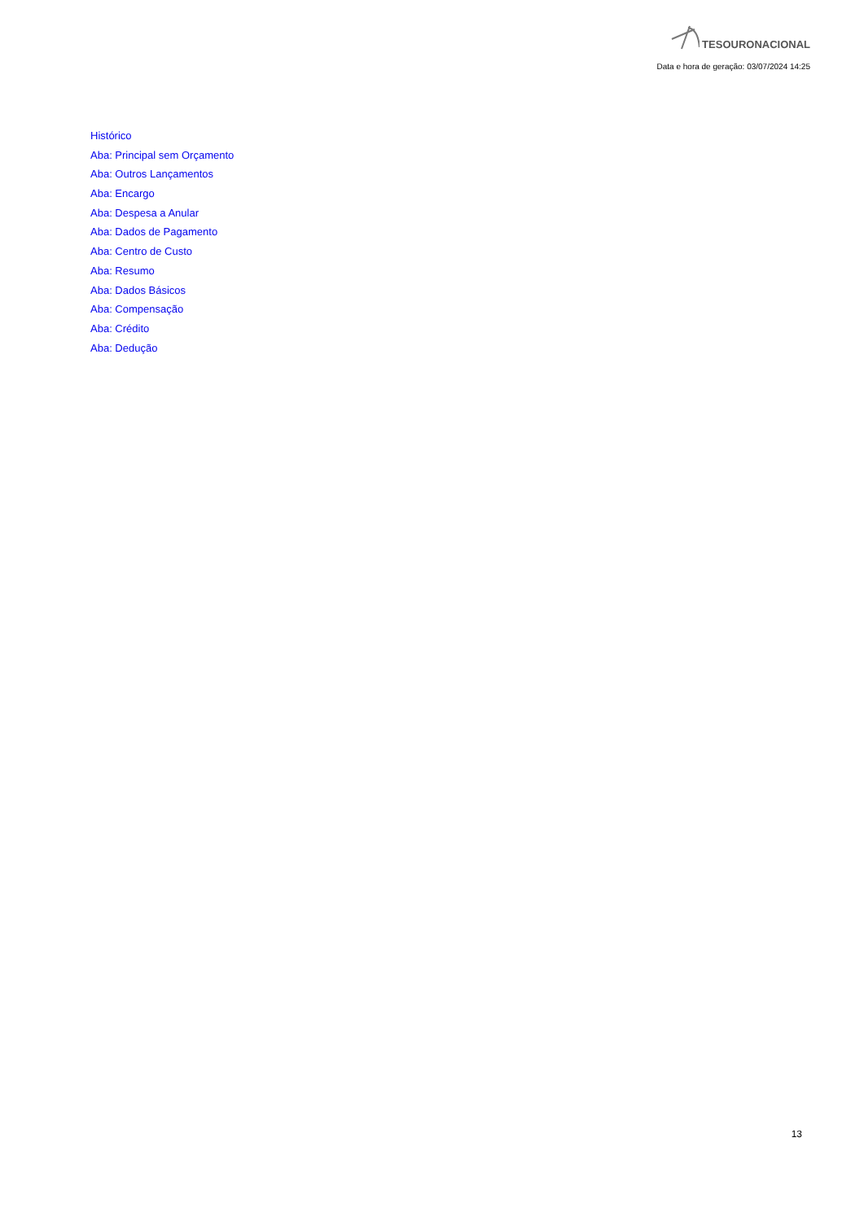TESOURONACIONAL
Data e hora de geração: 03/07/2024 14:25
Histórico
Aba: Principal sem Orçamento
Aba: Outros Lançamentos
Aba: Encargo
Aba: Despesa a Anular
Aba: Dados de Pagamento
Aba: Centro de Custo
Aba: Resumo
Aba: Dados Básicos
Aba: Compensação
Aba: Crédito
Aba: Dedução
13